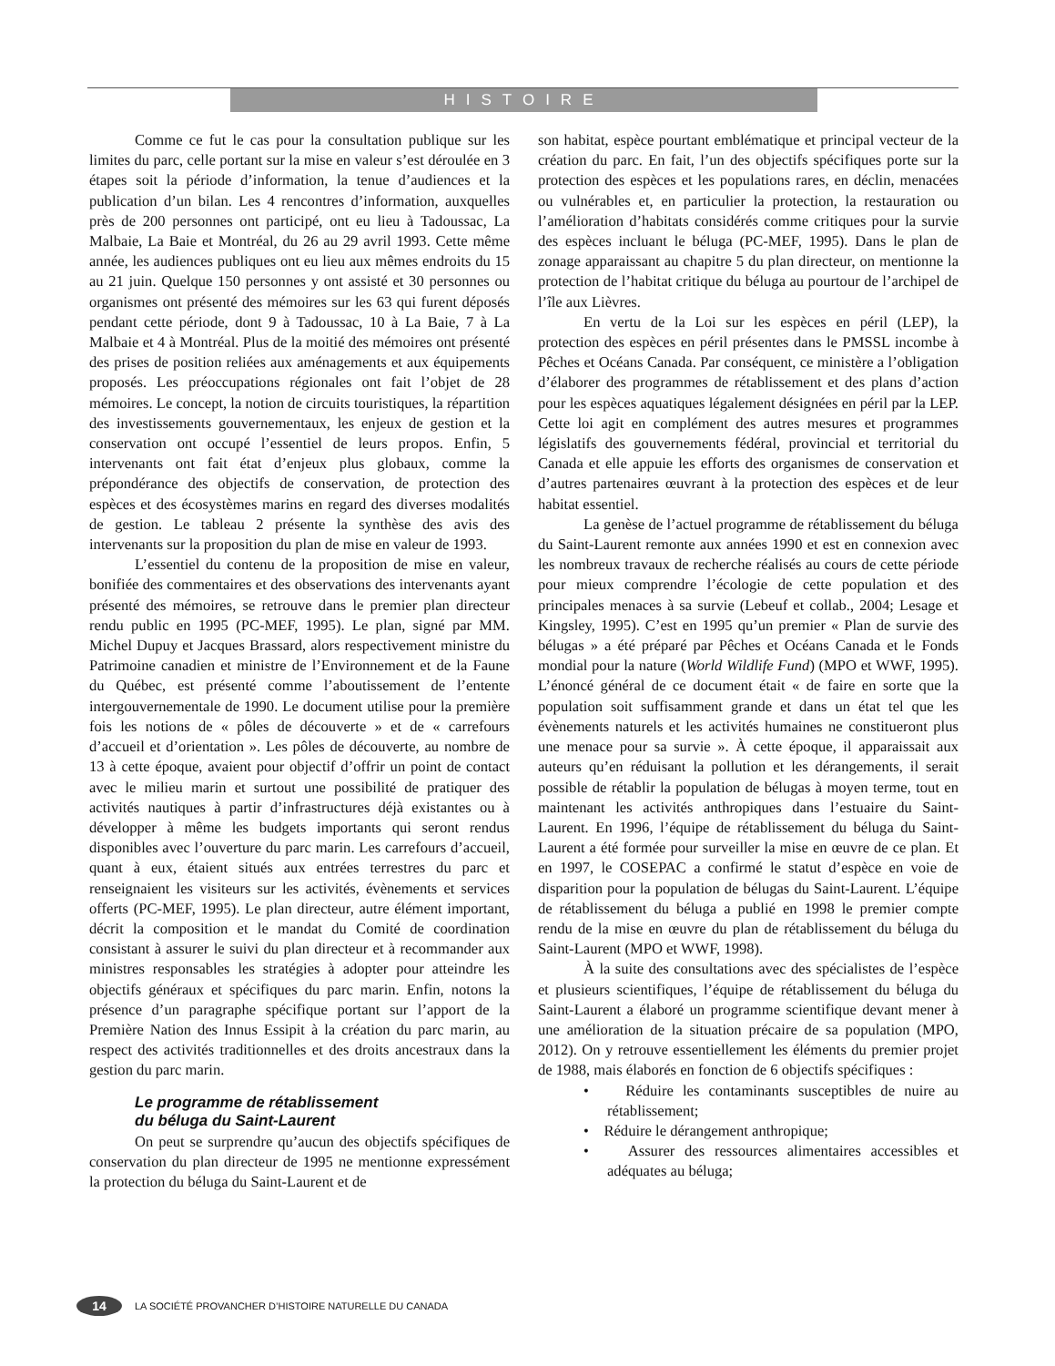HISTOIRE
Comme ce fut le cas pour la consultation publique sur les limites du parc, celle portant sur la mise en valeur s’est déroulée en 3 étapes soit la période d’information, la tenue d’audiences et la publication d’un bilan. Les 4 rencontres d’information, auxquelles près de 200 personnes ont participé, ont eu lieu à Tadoussac, La Malbaie, La Baie et Montréal, du 26 au 29 avril 1993. Cette même année, les audiences publiques ont eu lieu aux mêmes endroits du 15 au 21 juin. Quelque 150 personnes y ont assisté et 30 personnes ou organismes ont présenté des mémoires sur les 63 qui furent déposés pendant cette période, dont 9 à Tadoussac, 10 à La Baie, 7 à La Malbaie et 4 à Montréal. Plus de la moitié des mémoires ont présenté des prises de position reliées aux aménagements et aux équipements proposés. Les préoccupations régionales ont fait l’objet de 28 mémoires. Le concept, la notion de circuits touristiques, la répartition des investissements gouvernementaux, les enjeux de gestion et la conservation ont occupé l’essentiel de leurs propos. Enfin, 5 intervenants ont fait état d’enjeux plus globaux, comme la prépondérance des objectifs de conservation, de protection des espèces et des écosystèmes marins en regard des diverses modalités de gestion. Le tableau 2 présente la synthèse des avis des intervenants sur la proposition du plan de mise en valeur de 1993.
L’essentiel du contenu de la proposition de mise en valeur, bonifiée des commentaires et des observations des intervenants ayant présenté des mémoires, se retrouve dans le premier plan directeur rendu public en 1995 (PC-MEF, 1995). Le plan, signé par MM. Michel Dupuy et Jacques Brassard, alors respectivement ministre du Patrimoine canadien et ministre de l’Environnement et de la Faune du Québec, est présenté comme l’aboutissement de l’entente intergouvernementale de 1990. Le document utilise pour la première fois les notions de « pôles de découverte » et de « carrefours d’accueil et d’orientation ». Les pôles de découverte, au nombre de 13 à cette époque, avaient pour objectif d’offrir un point de contact avec le milieu marin et surtout une possibilité de pratiquer des activités nautiques à partir d’infrastructures déjà existantes ou à développer à même les budgets importants qui seront rendus disponibles avec l’ouverture du parc marin. Les carrefours d’accueil, quant à eux, étaient situés aux entrées terrestres du parc et renseignaient les visiteurs sur les activités, évènements et services offerts (PC-MEF, 1995). Le plan directeur, autre élément important, décrit la composition et le mandat du Comité de coordination consistant à assurer le suivi du plan directeur et à recommander aux ministres responsables les stratégies à adopter pour atteindre les objectifs généraux et spécifiques du parc marin. Enfin, notons la présence d’un paragraphe spécifique portant sur l’apport de la Première Nation des Innus Essipit à la création du parc marin, au respect des activités traditionnelles et des droits ancestraux dans la gestion du parc marin.
Le programme de rétablissement
du béluga du Saint-Laurent
On peut se surprendre qu’aucun des objectifs spécifiques de conservation du plan directeur de 1995 ne mentionne expressément la protection du béluga du Saint-Laurent et de
son habitat, espèce pourtant emblématique et principal vecteur de la création du parc. En fait, l’un des objectifs spécifiques porte sur la protection des espèces et les populations rares, en déclin, menacées ou vulnérables et, en particulier la protection, la restauration ou l’amélioration d’habitats considérés comme critiques pour la survie des espèces incluant le béluga (PC-MEF, 1995). Dans le plan de zonage apparaissant au chapitre 5 du plan directeur, on mentionne la protection de l’habitat critique du béluga au pourtour de l’archipel de l’île aux Lièvres.
En vertu de la Loi sur les espèces en péril (LEP), la protection des espèces en péril présentes dans le PMSSL incombe à Pêches et Océans Canada. Par conséquent, ce ministère a l’obligation d’élaborer des programmes de rétablissement et des plans d’action pour les espèces aquatiques légalement désignées en péril par la LEP. Cette loi agit en complément des autres mesures et programmes législatifs des gouvernements fédéral, provincial et territorial du Canada et elle appuie les efforts des organismes de conservation et d’autres partenaires œuvrant à la protection des espèces et de leur habitat essentiel.
La genèse de l’actuel programme de rétablissement du béluga du Saint-Laurent remonte aux années 1990 et est en connexion avec les nombreux travaux de recherche réalisés au cours de cette période pour mieux comprendre l’écologie de cette population et des principales menaces à sa survie (Lebeuf et collab., 2004; Lesage et Kingsley, 1995). C’est en 1995 qu’un premier « Plan de survie des bélugas » a été préparé par Pêches et Océans Canada et le Fonds mondial pour la nature (World Wildlife Fund) (MPO et WWF, 1995). L’énoncé général de ce document était « de faire en sorte que la population soit suffisamment grande et dans un état tel que les évènements naturels et les activités humaines ne constitueront plus une menace pour sa survie ». À cette époque, il apparaissait aux auteurs qu’en réduisant la pollution et les dérangements, il serait possible de rétablir la population de bélugas à moyen terme, tout en maintenant les activités anthropiques dans l’estuaire du Saint-Laurent. En 1996, l’équipe de rétablissement du béluga du Saint-Laurent a été formée pour surveiller la mise en œuvre de ce plan. Et en 1997, le COSEPAC a confirmé le statut d’espèce en voie de disparition pour la population de bélugas du Saint-Laurent. L’équipe de rétablissement du béluga a publié en 1998 le premier compte rendu de la mise en œuvre du plan de rétablissement du béluga du Saint-Laurent (MPO et WWF, 1998).
À la suite des consultations avec des spécialistes de l’espèce et plusieurs scientifiques, l’équipe de rétablissement du béluga du Saint-Laurent a élaboré un programme scientifique devant mener à une amélioration de la situation précaire de sa population (MPO, 2012). On y retrouve essentiellement les éléments du premier projet de 1988, mais élaborés en fonction de 6 objectifs spécifiques :
• Réduire les contaminants susceptibles de nuire au rétablissement;
• Réduire le dérangement anthropique;
• Assurer des ressources alimentaires accessibles et adéquates au béluga;
14
LA SOCIÉTÉ PROVANCHER D’HISTOIRE NATURELLE DU CANADA